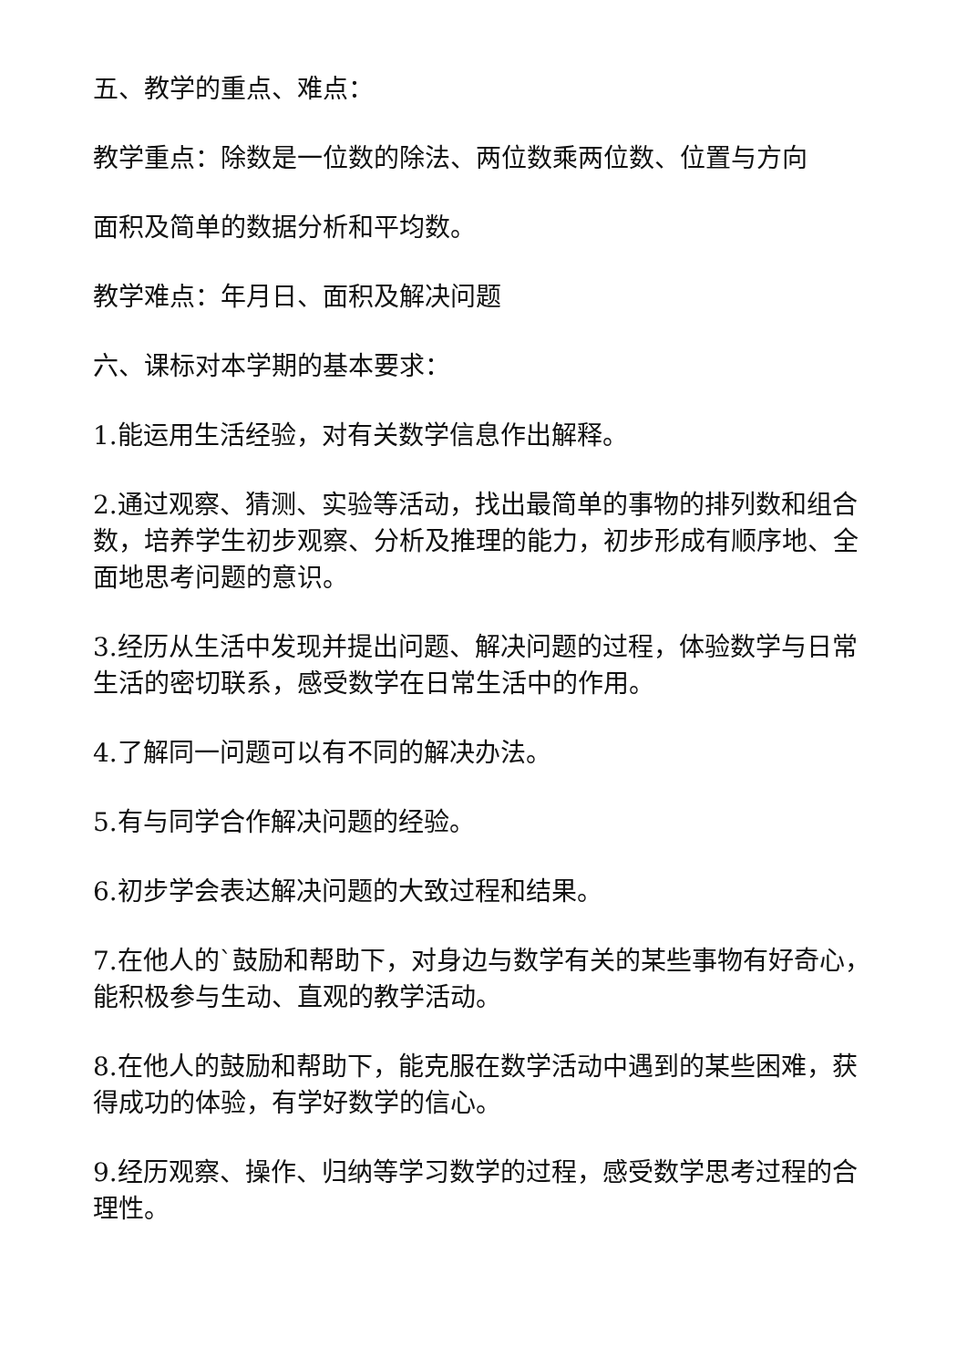五、教学的重点、难点：
教学重点：除数是一位数的除法、两位数乘两位数、位置与方向
面积及简单的数据分析和平均数。
教学难点：年月日、面积及解决问题
六、课标对本学期的基本要求：
1.能运用生活经验，对有关数学信息作出解释。
2.通过观察、猜测、实验等活动，找出最简单的事物的排列数和组合数，培养学生初步观察、分析及推理的能力，初步形成有顺序地、全面地思考问题的意识。
3.经历从生活中发现并提出问题、解决问题的过程，体验数学与日常生活的密切联系，感受数学在日常生活中的作用。
4.了解同一问题可以有不同的解决办法。
5.有与同学合作解决问题的经验。
6.初步学会表达解决问题的大致过程和结果。
7.在他人的`鼓励和帮助下，对身边与数学有关的某些事物有好奇心，能积极参与生动、直观的教学活动。
8.在他人的鼓励和帮助下，能克服在数学活动中遇到的某些困难，获得成功的体验，有学好数学的信心。
9.经历观察、操作、归纳等学习数学的过程，感受数学思考过程的合理性。